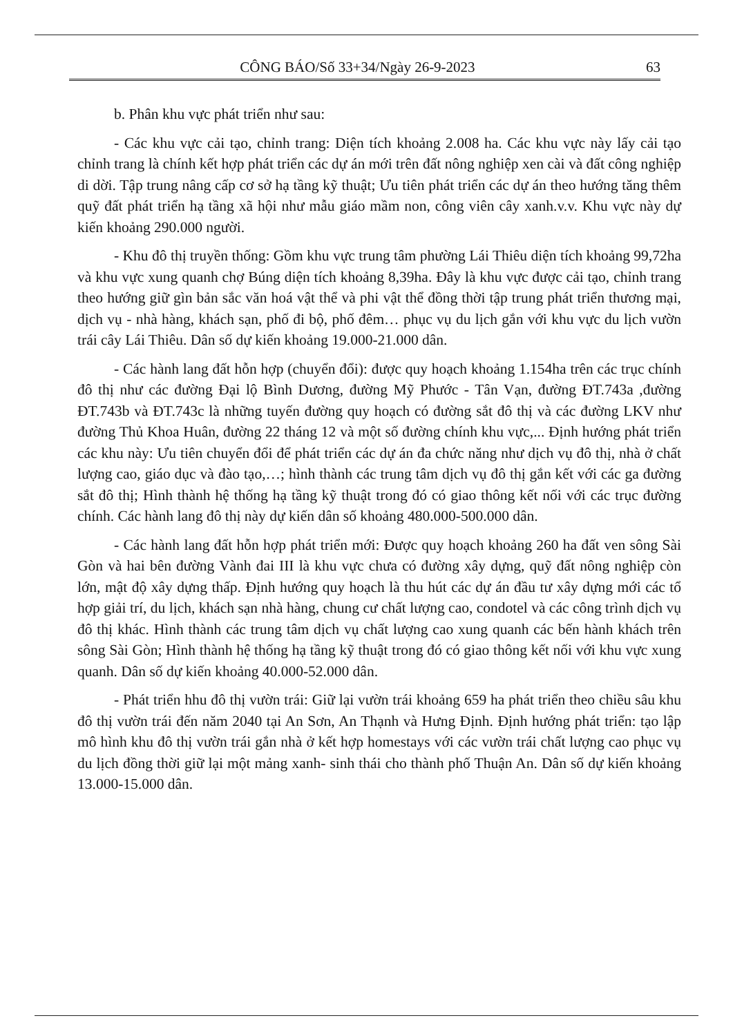CÔNG BÁO/Số 33+34/Ngày 26-9-2023 63
b. Phân khu vực phát triển như sau:
- Các khu vực cải tạo, chỉnh trang: Diện tích khoảng 2.008 ha. Các khu vực này lấy cải tạo chỉnh trang là chính kết hợp phát triển các dự án mới trên đất nông nghiệp xen cài và đất công nghiệp di dời. Tập trung nâng cấp cơ sở hạ tầng kỹ thuật; Ưu tiên phát triển các dự án theo hướng tăng thêm quỹ đất phát triển hạ tầng xã hội như mẫu giáo mầm non, công viên cây xanh.v.v. Khu vực này dự kiến khoảng 290.000 người.
- Khu đô thị truyền thống: Gồm khu vực trung tâm phường Lái Thiêu diện tích khoảng 99,72ha và khu vực xung quanh chợ Búng diện tích khoảng 8,39ha. Đây là khu vực được cải tạo, chỉnh trang theo hướng giữ gìn bản sắc văn hoá vật thể và phi vật thể đồng thời tập trung phát triển thương mại, dịch vụ - nhà hàng, khách sạn, phố đi bộ, phố đêm… phục vụ du lịch gắn với khu vực du lịch vườn trái cây Lái Thiêu. Dân số dự kiến khoảng 19.000-21.000 dân.
- Các hành lang đất hỗn hợp (chuyển đổi): được quy hoạch khoảng 1.154ha trên các trục chính đô thị như các đường Đại lộ Bình Dương, đường Mỹ Phước - Tân Vạn, đường ĐT.743a ,đường ĐT.743b và ĐT.743c là những tuyến đường quy hoạch có đường sắt đô thị và các đường LKV như đường Thủ Khoa Huân, đường 22 tháng 12 và một số đường chính khu vực,... Định hướng phát triển các khu này: Ưu tiên chuyển đổi để phát triển các dự án đa chức năng như dịch vụ đô thị, nhà ở chất lượng cao, giáo dục và đào tạo,…; hình thành các trung tâm dịch vụ đô thị gắn kết với các ga đường sắt đô thị; Hình thành hệ thống hạ tầng kỹ thuật trong đó có giao thông kết nối với các trục đường chính. Các hành lang đô thị này dự kiến dân số khoảng 480.000-500.000 dân.
- Các hành lang đất hỗn hợp phát triển mới: Được quy hoạch khoảng 260 ha đất ven sông Sài Gòn và hai bên đường Vành đai III là khu vực chưa có đường xây dựng, quỹ đất nông nghiệp còn lớn, mật độ xây dựng thấp. Định hướng quy hoạch là thu hút các dự án đầu tư xây dựng mới các tổ hợp giải trí, du lịch, khách sạn nhà hàng, chung cư chất lượng cao, condotel và các công trình dịch vụ đô thị khác. Hình thành các trung tâm dịch vụ chất lượng cao xung quanh các bến hành khách trên sông Sài Gòn; Hình thành hệ thống hạ tầng kỹ thuật trong đó có giao thông kết nối với khu vực xung quanh. Dân số dự kiến khoảng 40.000-52.000 dân.
- Phát triển hhu đô thị vườn trái: Giữ lại vườn trái khoảng 659 ha phát triển theo chiều sâu khu đô thị vườn trái đến năm 2040 tại An Sơn, An Thạnh và Hưng Định. Định hướng phát triển: tạo lập mô hình khu đô thị vườn trái gắn nhà ở kết hợp homestays với các vườn trái chất lượng cao phục vụ du lịch đồng thời giữ lại một mảng xanh- sinh thái cho thành phố Thuận An. Dân số dự kiến khoảng 13.000-15.000 dân.